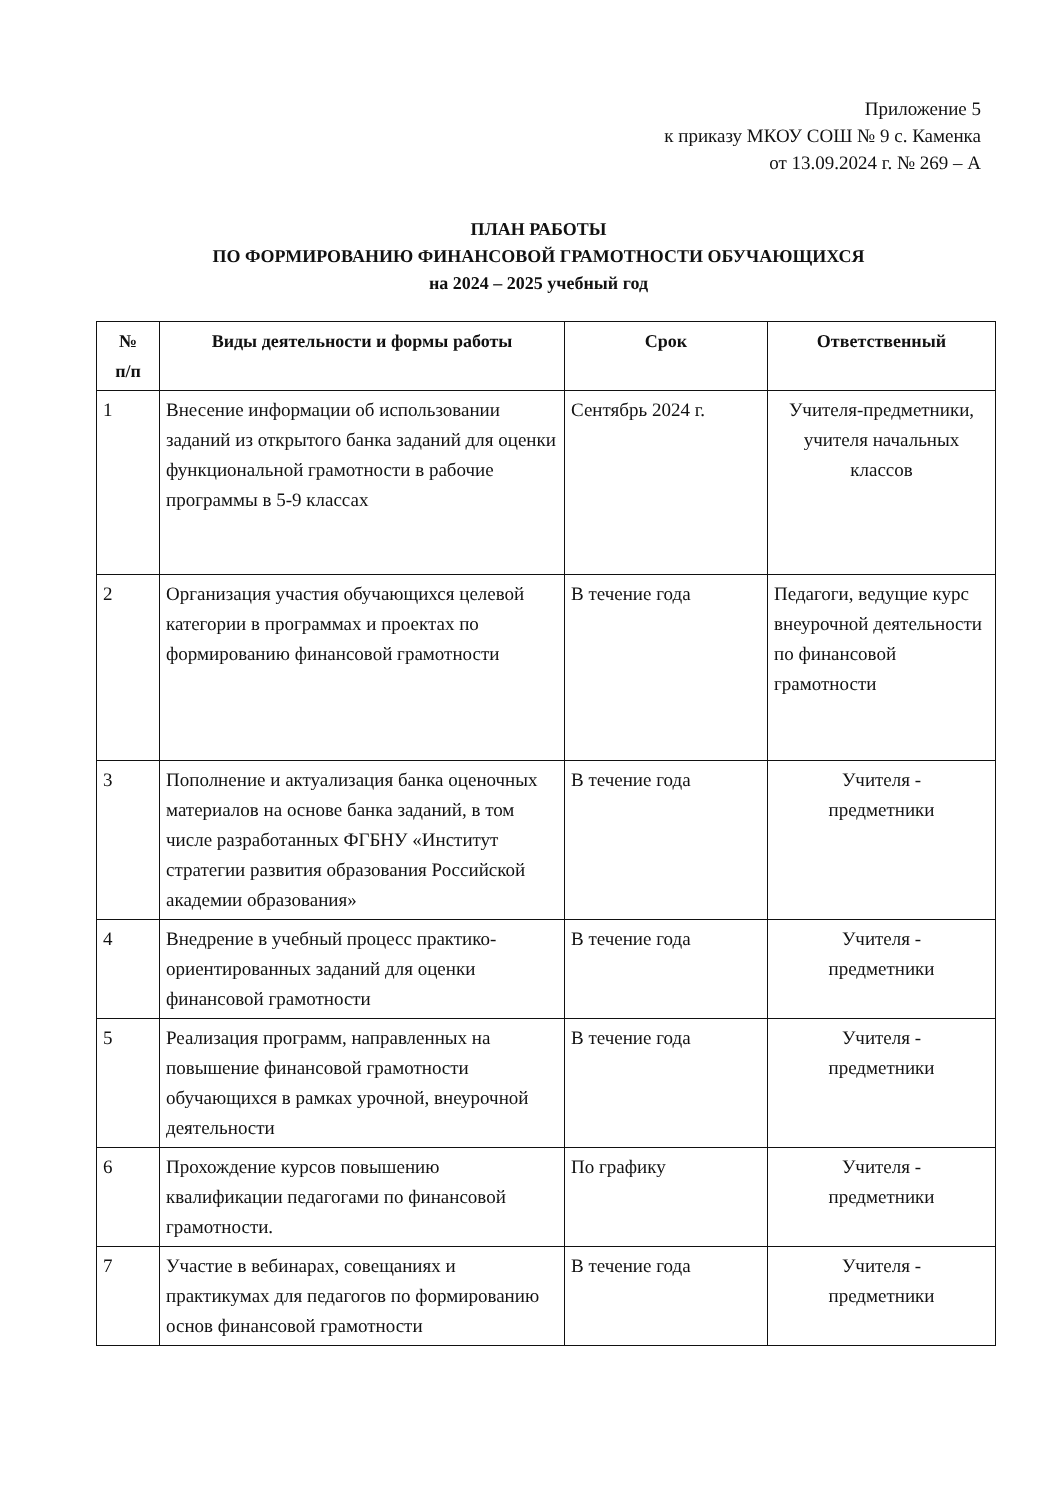Приложение 5
к приказу МКОУ СОШ № 9 с. Каменка
от 13.09.2024 г. № 269 – А
ПЛАН РАБОТЫ
ПО ФОРМИРОВАНИЮ ФИНАНСОВОЙ ГРАМОТНОСТИ ОБУЧАЮЩИХСЯ
на 2024 – 2025 учебный год
| № п/п | Виды деятельности и формы работы | Срок | Ответственный |
| --- | --- | --- | --- |
| 1 | Внесение информации об использовании заданий из открытого банка заданий для оценки функциональной грамотности в рабочие программы в 5-9 классах | Сентябрь 2024 г. | Учителя-предметники, учителя начальных классов |
| 2 | Организация участия обучающихся целевой категории в программах и проектах по формированию финансовой грамотности | В течение года | Педагоги, ведущие курс внеурочной деятельности по финансовой грамотности |
| 3 | Пополнение и актуализация банка оценочных материалов на основе банка заданий, в том числе разработанных ФГБНУ «Институт стратегии развития образования Российской академии образования» | В течение года | Учителя - предметники |
| 4 | Внедрение в учебный процесс практико-ориентированных заданий для оценки финансовой грамотности | В течение года | Учителя - предметники |
| 5 | Реализация программ, направленных на повышение финансовой грамотности обучающихся в рамках урочной, внеурочной деятельности | В течение года | Учителя - предметники |
| 6 | Прохождение курсов повышению квалификации педагогами по финансовой грамотности. | По графику | Учителя - предметники |
| 7 | Участие в вебинарах, совещаниях и практикумах для педагогов по формированию основ финансовой грамотности | В течение года | Учителя - предметники |